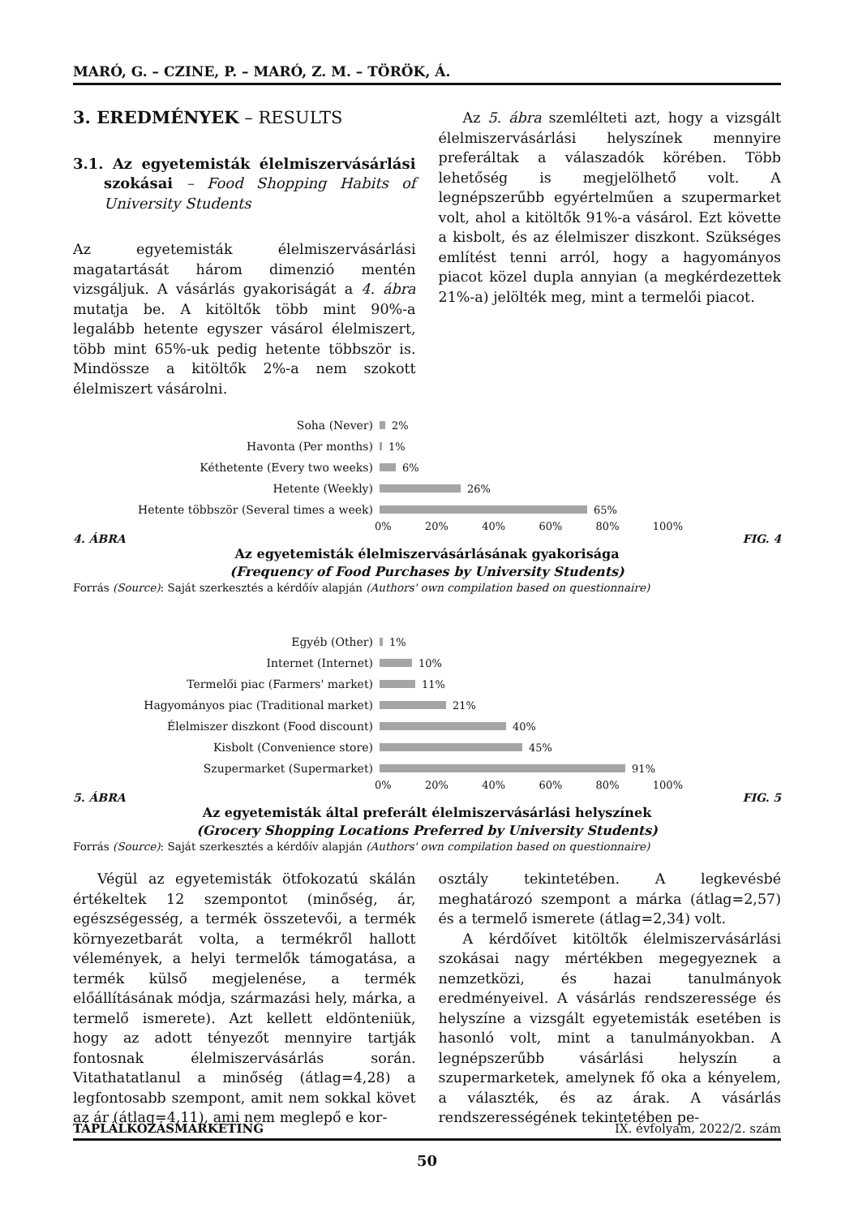MARÓ, G. – CZINE, P. – MARÓ, Z. M. – TÖRÖK, Á.
3. EREDMÉNYEK – RESULTS
3.1. Az egyetemisták élelmiszervásárlási szokásai – Food Shopping Habits of University Students
Az egyetemisták élelmiszervásárlási magatartását három dimenzió mentén vizsgáljuk. A vásárlás gyakoriságát a 4. ábra mutatja be. A kitöltők több mint 90%-a legalább hetente egyszer vásárol élelmiszert, több mint 65%-uk pedig hetente többször is. Mindössze a kitöltők 2%-a nem szokott élelmiszert vásárolni.
Az 5. ábra szemlélteti azt, hogy a vizsgált élelmiszervásárlási helyszínek mennyire preferáltak a válaszadók körében. Több lehetőség is megjelölhető volt. A legnépszerűbb egyértelműen a szupermarket volt, ahol a kitöltők 91%-a vásárol. Ezt követte a kisbolt, és az élelmiszer diszkont. Szükséges említést tenni arról, hogy a hagyományos piacot közel dupla annyian (a megkérdezettek 21%-a) jelölték meg, mint a termelői piacot.
Soha (Never) 2%
Havonta (Per months) 1%
Kéthetente (Every two weeks) 6%
Hetente (Weekly) 26%
Hetente többször (Several times a week) 65%
0% 20% 40% 60% 80% 100%
4. ÁBRA FIG. 4
Az egyetemisták élelmiszervásárlásának gyakorisága
(Frequency of Food Purchases by University Students)
Forrás (Source): Saját szerkesztés a kérdőív alapján (Authors' own compilation based on questionnaire)
Egyéb (Other) 1%
Internet (Internet) 10%
Termelői piac (Farmers' market) 11%
Hagyományos piac (Traditional market) 21%
Élelmiszer diszkont (Food discount) 40%
Kisbolt (Convenience store) 45%
Szupermarket (Supermarket) 91%
0% 20% 40% 60% 80% 100%
5. ÁBRA FIG. 5
Az egyetemisták által preferált élelmiszervásárlási helyszínek
(Grocery Shopping Locations Preferred by University Students)
Forrás (Source): Saját szerkesztés a kérdőív alapján (Authors' own compilation based on questionnaire)
Végül az egyetemisták ötfokozatú skálán értékeltek 12 szempontot (minőség, ár, egészségesség, a termék összetevői, a termék környezetbarát volta, a termékről hallott vélemények, a helyi termelők támogatása, a termék külső megjelenése, a termék előállításának módja, származási hely, márka, a termelő ismerete). Azt kellett eldönteniük, hogy az adott tényezőt mennyire tartják fontosnak élelmiszervásárlás során. Vitathatatlanul a minőség (átlag=4,28) a legfontosabb szempont, amit nem sokkal követ az ár (átlag=4,11), ami nem meglepő e kor-
osztály tekintetében. A legkevésbé meghatározó szempont a márka (átlag=2,57) és a termelő ismerete (átlag=2,34) volt.
A kérdőívet kitöltők élelmiszervásárlási szokásai nagy mértékben megegyeznek a nemzetközi, és hazai tanulmányok eredményeivel. A vásárlás rendszeressége és helyszíne a vizsgált egyetemisták esetében is hasonló volt, mint a tanulmányokban. A legnépszerűbb vásárlási helyszín a szupermarketek, amelynek fő oka a kényelem, a választék, és az árak. A vásárlás rendszerességének tekintetében pe-
TÁPLÁLKOZÁSMARKETING IX. évfolyam, 2022/2. szám
50